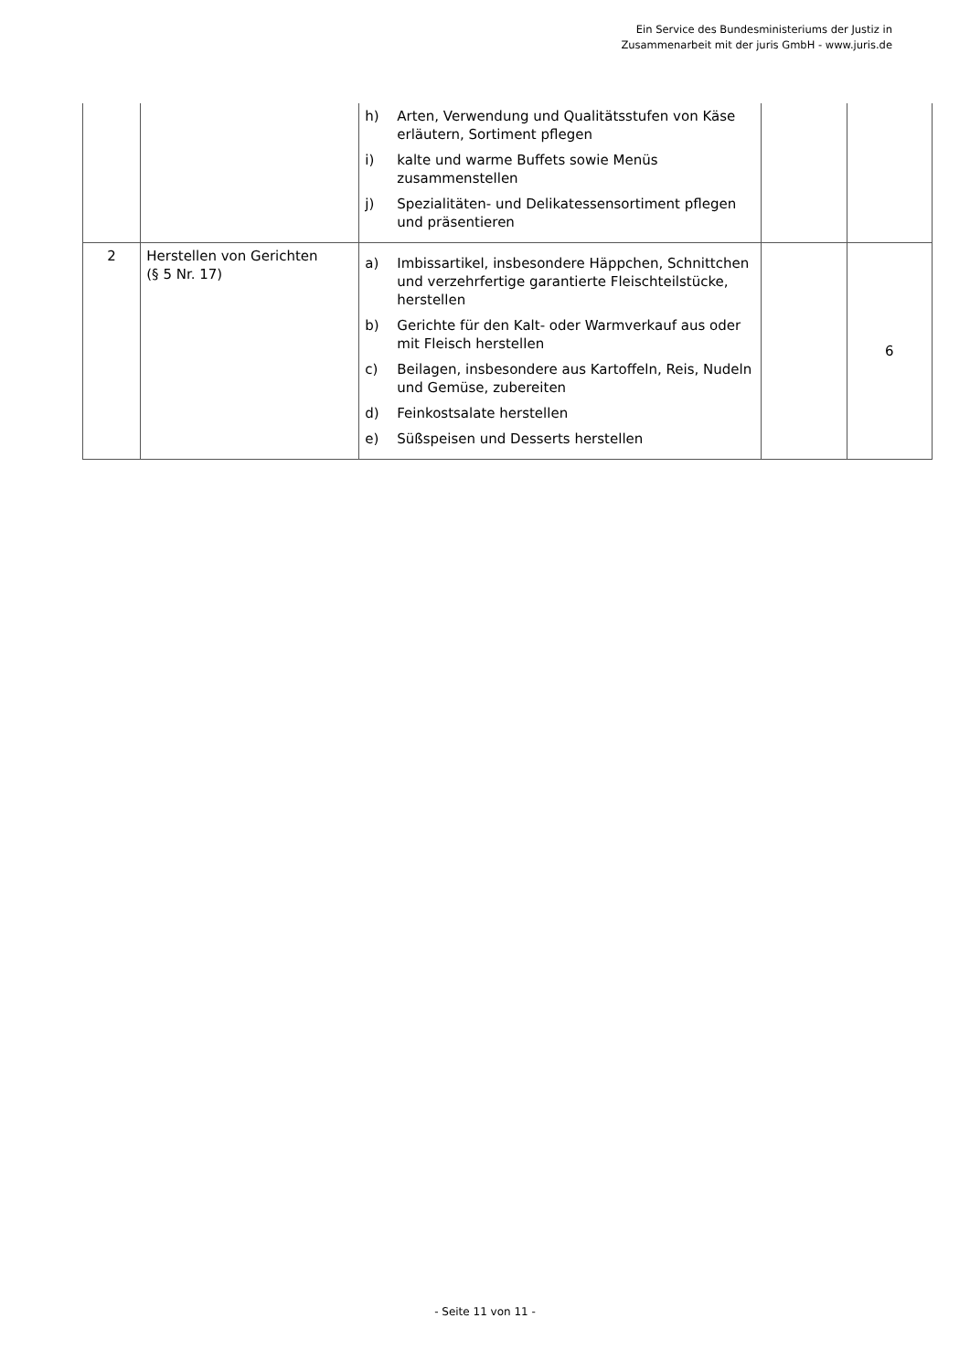Ein Service des Bundesministeriums der Justiz in
Zusammenarbeit mit der juris GmbH - www.juris.de
| | | h) Arten, Verwendung und Qualitätsstufen von Käse erläutern, Sortiment pflegen i) kalte und warme Buffets sowie Menüs zusammenstellen j) Spezialitäten- und Delikatessensortiment pflegen und präsentieren | | |
| 2 | Herstellen von Gerichten (§ 5 Nr. 17) | a) Imbissartikel, insbesondere Häppchen, Schnittchen und verzehrfertige garantierte Fleischteilstücke, herstellen b) Gerichte für den Kalt- oder Warmverkauf aus oder mit Fleisch herstellen c) Beilagen, insbesondere aus Kartoffeln, Reis, Nudeln und Gemüse, zubereiten d) Feinkostsalate herstellen e) Süßspeisen und Desserts herstellen | | 6 |
- Seite 11 von 11 -